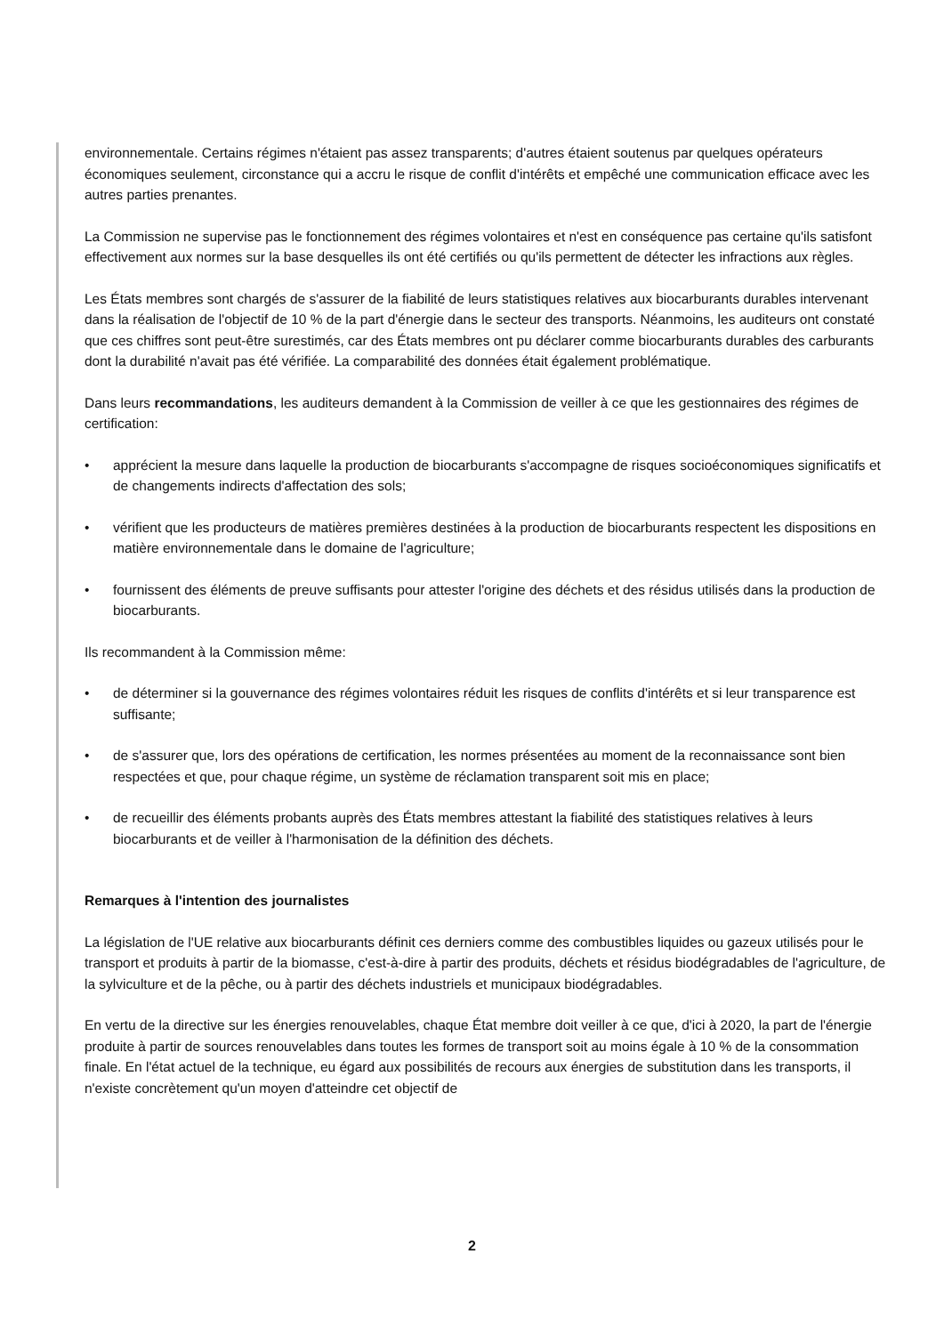environnementale. Certains régimes n'étaient pas assez transparents; d'autres étaient soutenus par quelques opérateurs économiques seulement, circonstance qui a accru le risque de conflit d'intérêts et empêché une communication efficace avec les autres parties prenantes.
La Commission ne supervise pas le fonctionnement des régimes volontaires et n'est en conséquence pas certaine qu'ils satisfont effectivement aux normes sur la base desquelles ils ont été certifiés ou qu'ils permettent de détecter les infractions aux règles.
Les États membres sont chargés de s'assurer de la fiabilité de leurs statistiques relatives aux biocarburants durables intervenant dans la réalisation de l'objectif de 10 % de la part d'énergie dans le secteur des transports. Néanmoins, les auditeurs ont constaté que ces chiffres sont peut-être surestimés, car des États membres ont pu déclarer comme biocarburants durables des carburants dont la durabilité n'avait pas été vérifiée. La comparabilité des données était également problématique.
Dans leurs recommandations, les auditeurs demandent à la Commission de veiller à ce que les gestionnaires des régimes de certification:
• apprécient la mesure dans laquelle la production de biocarburants s'accompagne de risques socioéconomiques significatifs et de changements indirects d'affectation des sols;
• vérifient que les producteurs de matières premières destinées à la production de biocarburants respectent les dispositions en matière environnementale dans le domaine de l'agriculture;
• fournissent des éléments de preuve suffisants pour attester l'origine des déchets et des résidus utilisés dans la production de biocarburants.
Ils recommandent à la Commission même:
• de déterminer si la gouvernance des régimes volontaires réduit les risques de conflits d'intérêts et si leur transparence est suffisante;
• de s'assurer que, lors des opérations de certification, les normes présentées au moment de la reconnaissance sont bien respectées et que, pour chaque régime, un système de réclamation transparent soit mis en place;
• de recueillir des éléments probants auprès des États membres attestant la fiabilité des statistiques relatives à leurs biocarburants et de veiller à l'harmonisation de la définition des déchets.
Remarques à l'intention des journalistes
La législation de l'UE relative aux biocarburants définit ces derniers comme des combustibles liquides ou gazeux utilisés pour le transport et produits à partir de la biomasse, c'est-à-dire à partir des produits, déchets et résidus biodégradables de l'agriculture, de la sylviculture et de la pêche, ou à partir des déchets industriels et municipaux biodégradables.
En vertu de la directive sur les énergies renouvelables, chaque État membre doit veiller à ce que, d'ici à 2020, la part de l'énergie produite à partir de sources renouvelables dans toutes les formes de transport soit au moins égale à 10 % de la consommation finale. En l'état actuel de la technique, eu égard aux possibilités de recours aux énergies de substitution dans les transports, il n'existe concrètement qu'un moyen d'atteindre cet objectif de
2